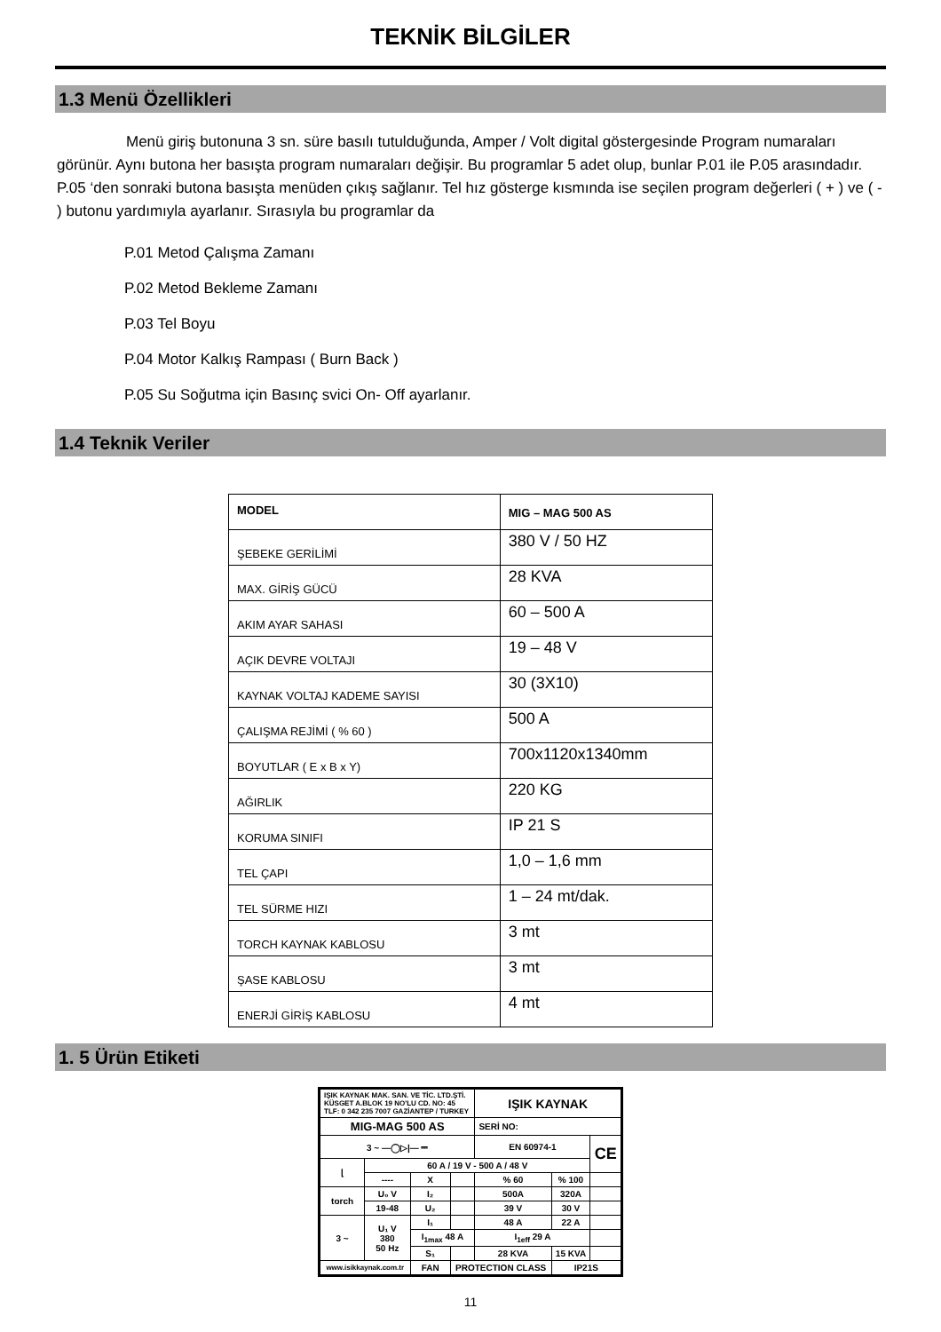TEKNİK BİLGİLER
1.3 Menü Özellikleri
Menü giriş butonuna 3 sn. süre basılı tutulduğunda, Amper / Volt digital göstergesinde Program numaraları görünür. Aynı butona her basışta program numaraları değişir. Bu programlar 5 adet olup, bunlar P.01 ile P.05 arasındadır. P.05 ‘den sonraki butona basışta menüden çıkış sağlanır. Tel hız gösterge kısmında ise seçilen program değerleri ( + ) ve ( - ) butonu yardımıyla ayarlanır. Sırasıyla bu programlar da
P.01 Metod Çalışma Zamanı
P.02 Metod Bekleme Zamanı
P.03 Tel Boyu
P.04 Motor Kalkış Rampası ( Burn Back )
P.05 Su Soğutma için Basınç svici On- Off ayarlanır.
1.4 Teknik Veriler
| MODEL | MIG – MAG 500 AS |
| ŞEBEKE GERİLİMİ | 380 V / 50 HZ |
| MAX. GİRİŞ GÜCÜ | 28 KVA |
| AKIM AYAR SAHASI | 60 – 500 A |
| AÇIK DEVRE VOLTAJI | 19 – 48 V |
| KAYNAK VOLTAJ KADEME SAYISI | 30 (3X10) |
| ÇALIŞMA REJİMİ ( % 60 ) | 500 A |
| BOYUTLAR ( E x B x Y) | 700x1120x1340mm |
| AĞIRLIK | 220 KG |
| KORUMA SINIFI | IP 21 S |
| TEL ÇAPI | 1,0 – 1,6 mm |
| TEL SÜRME HIZI | 1 – 24 mt/dak. |
| TORCH KAYNAK KABLOSU | 3 mt |
| ŞASE KABLOSU | 3 mt |
| ENERJİ GİRİŞ KABLOSU | 4 mt |
1. 5 Ürün Etiketi
| IŞIK KAYNAK MAK. SAN. VE TİC. LTD.ŞTİ. KÜSGET A.BLOK 19 NO'LU CD. NO: 45 TLF: 0 342 235 7007 GAZİANTEP / TURKEY | | | | IŞIK KAYNAK | | |
| MIG-MAG 500 AS | | | | SERİ NO: | | |
| 3 ~ —◯▷/— ⎓ | | | | EN 60974-1 | | CE |
| ⌊ | 60 A / 19 V - 500 A / 48 V | | | | | |
| | ---- | X | | % 60 | % 100 | |
| torch | U₀ V | I₂ | | 500A | 320A | |
| | 19-48 | U₂ | | 39 V | 30 V | |
| 3 ~ | U₁ V 380 50 Hz | I₁ | | 48 A | 22 A | |
| | | I<sub>1max</sub> 48 A | | I<sub>1eff</sub> 29 A | | |
| | | S₁ | | 28 KVA | 15 KVA | |
| www.isikkaynak.com.tr | | FAN | PROTECTION CLASS | | IP21S | |
11